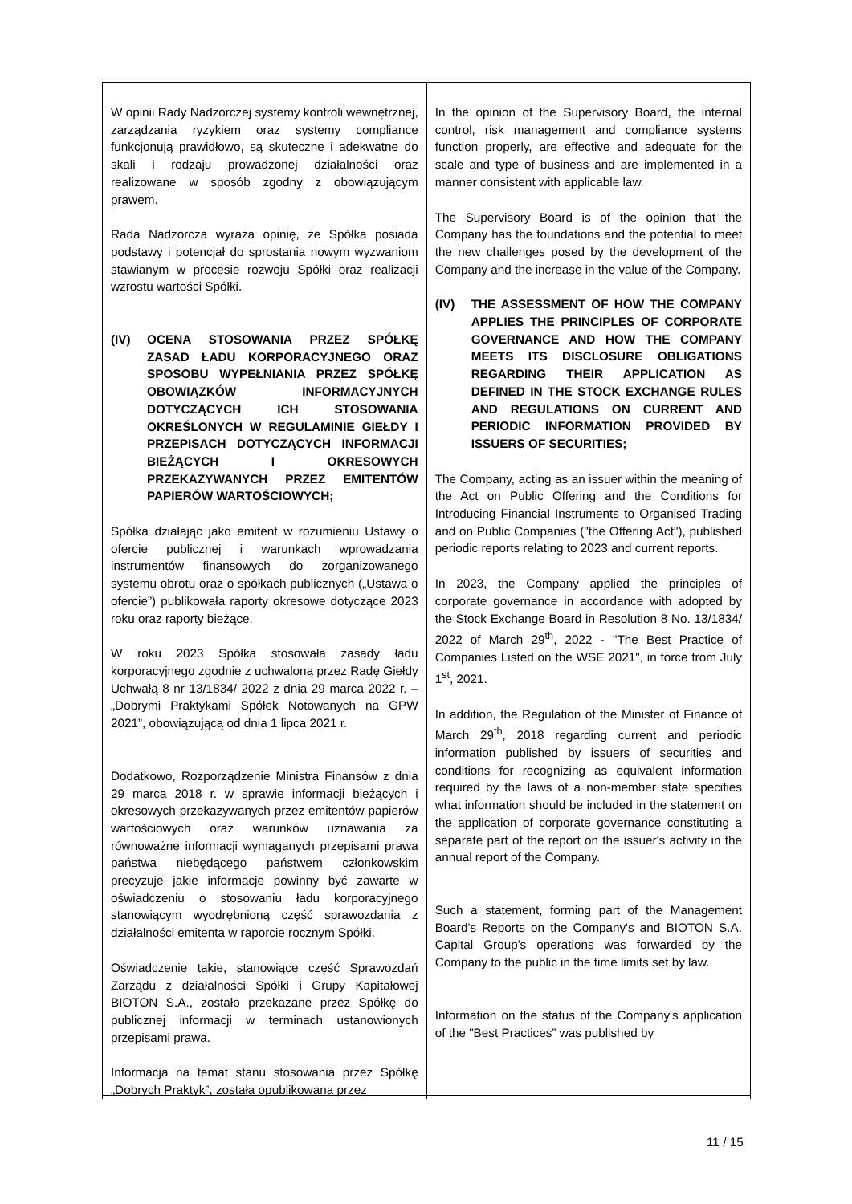| W opinii Rady Nadzorczej systemy kontroli wewnętrznej, zarządzania ryzykiem oraz systemy compliance funkcjonują prawidłowo, są skuteczne i adekwatne do skali i rodzaju prowadzonej działalności oraz realizowane w sposób zgodny z obowiązującym prawem. Rada Nadzorcza wyraża opinię, że Spółka posiada podstawy i potencjał do sprostania nowym wyzwaniom stawianym w procesie rozwoju Spółki oraz realizacji wzrostu wartości Spółki. (IV) OCENA STOSOWANIA PRZEZ SPÓŁKĘ ZASAD ŁADU KORPORACYJNEGO ORAZ SPOSOBU WYPEŁNIANIA PRZEZ SPÓŁKĘ OBOWIĄZKÓW INFORMACYJNYCH DOTYCZĄCYCH ICH STOSOWANIA OKREŚLONYCH W REGULAMINIE GIEŁDY I PRZEPISACH DOTYCZĄCYCH INFORMACJI BIEŻĄCYCH I OKRESOWYCH PRZEKAZYWANYCH PRZEZ EMITENTÓW PAPIERÓW WARTOŚCIOWYCH; Spółka działając jako emitent w rozumieniu Ustawy o ofercie publicznej i warunkach wprowadzania instrumentów finansowych do zorganizowanego systemu obrotu oraz o spółkach publicznych („Ustawa o ofercie”) publikowała raporty okresowe dotyczące 2023 roku oraz raporty bieżące. W roku 2023 Spółka stosowała zasady ładu korporacyjnego zgodnie z uchwaloną przez Radę Giełdy Uchwałą 8 nr 13/1834/ 2022 z dnia 29 marca 2022 r. – „Dobrymi Praktykami Spółek Notowanych na GPW 2021”, obowiązującą od dnia 1 lipca 2021 r. Dodatkowo, Rozporządzenie Ministra Finansów z dnia 29 marca 2018 r. w sprawie informacji bieżących i okresowych przekazywanych przez emitentów papierów wartościowych oraz warunków uznawania za równoważne informacji wymaganych przepisami prawa państwa niebędącego państwem członkowskim precyzuje jakie informacje powinny być zawarte w oświadczeniu o stosowaniu ładu korporacyjnego stanowiącym wyodrębnioną część sprawozdania z działalności emitenta w raporcie rocznym Spółki. Oświadczenie takie, stanowiące część Sprawozdań Zarządu z działalności Spółki i Grupy Kapitałowej BIOTON S.A., zostało przekazane przez Spółkę do publicznej informacji w terminach ustanowionych przepisami prawa. Informacja na temat stanu stosowania przez Spółkę „Dobrych Praktyk”, została opublikowana przez | In the opinion of the Supervisory Board, the internal control, risk management and compliance systems function properly, are effective and adequate for the scale and type of business and are implemented in a manner consistent with applicable law. The Supervisory Board is of the opinion that the Company has the foundations and the potential to meet the new challenges posed by the development of the Company and the increase in the value of the Company. (IV) THE ASSESSMENT OF HOW THE COMPANY APPLIES THE PRINCIPLES OF CORPORATE GOVERNANCE AND HOW THE COMPANY MEETS ITS DISCLOSURE OBLIGATIONS REGARDING THEIR APPLICATION AS DEFINED IN THE STOCK EXCHANGE RULES AND REGULATIONS ON CURRENT AND PERIODIC INFORMATION PROVIDED BY ISSUERS OF SECURITIES; The Company, acting as an issuer within the meaning of the Act on Public Offering and the Conditions for Introducing Financial Instruments to Organised Trading and on Public Companies ("the Offering Act"), published periodic reports relating to 2023 and current reports. In 2023, the Company applied the principles of corporate governance in accordance with adopted by the Stock Exchange Board in Resolution 8 No. 13/1834/ 2022 of March 29<sup>th</sup>, 2022 - "The Best Practice of Companies Listed on the WSE 2021", in force from July 1<sup>st</sup>, 2021. In addition, the Regulation of the Minister of Finance of March 29<sup>th</sup>, 2018 regarding current and periodic information published by issuers of securities and conditions for recognizing as equivalent information required by the laws of a non-member state specifies what information should be included in the statement on the application of corporate governance constituting a separate part of the report on the issuer's activity in the annual report of the Company. Such a statement, forming part of the Management Board's Reports on the Company's and BIOTON S.A. Capital Group's operations was forwarded by the Company to the public in the time limits set by law. Information on the status of the Company's application of the "Best Practices” was published by |
11 / 15